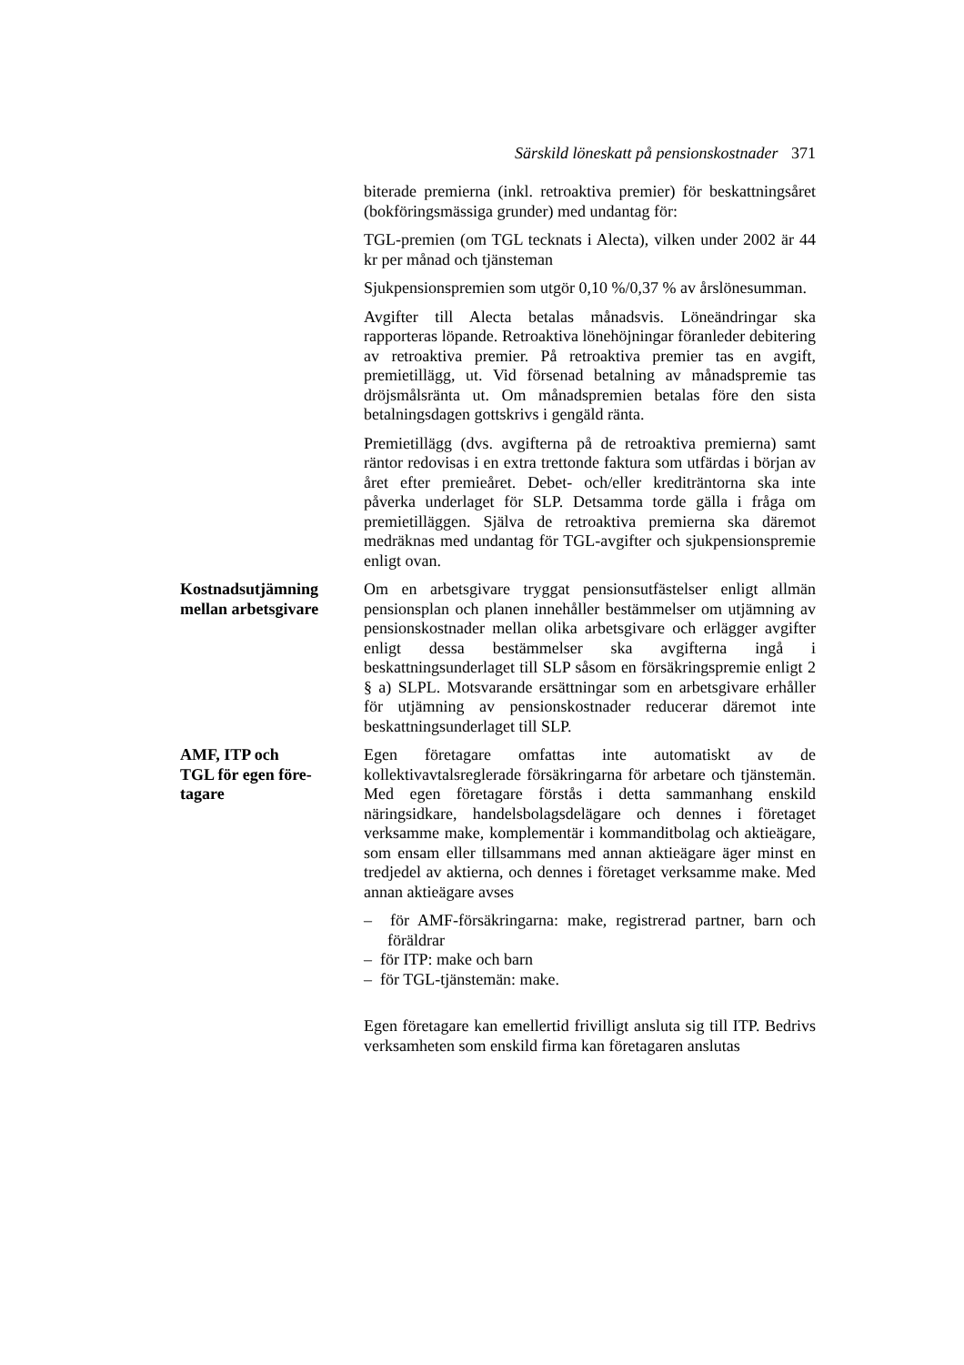Särskild löneskatt på pensionskostnader 371
biterade premierna (inkl. retroaktiva premier) för beskattningsåret (bokföringsmässiga grunder) med undantag för:
TGL-premien (om TGL tecknats i Alecta), vilken under 2002 är 44 kr per månad och tjänsteman
Sjukpensionspremien som utgör 0,10 %/0,37 % av årslönesumman.
Avgifter till Alecta betalas månadsvis. Löneändringar ska rapporteras löpande. Retroaktiva lönehöjningar föranleder debitering av retroaktiva premier. På retroaktiva premier tas en avgift, premietillägg, ut. Vid försenad betalning av månadspremie tas dröjsmålsränta ut. Om månadspremien betalas före den sista betalningsdagen gottskrivs i gengäld ränta.
Premietillägg (dvs. avgifterna på de retroaktiva premierna) samt räntor redovisas i en extra trettonde faktura som utfärdas i början av året efter premieåret. Debet- och/eller krediträntorna ska inte påverka underlaget för SLP. Detsamma torde gälla i fråga om premietilläggen. Själva de retroaktiva premierna ska däremot medräknas med undantag för TGL-avgifter och sjukpensionspremie enligt ovan.
Kostnadsutjämning mellan arbetsgivare
Om en arbetsgivare tryggat pensionsutfästelser enligt allmän pensionsplan och planen innehåller bestämmelser om utjämning av pensionskostnader mellan olika arbetsgivare och erlägger avgifter enligt dessa bestämmelser ska avgifterna ingå i beskattningsunderlaget till SLP såsom en försäkringspremie enligt 2 § a) SLPL. Motsvarande ersättningar som en arbetsgivare erhåller för utjämning av pensionskostnader reducerar däremot inte beskattningsunderlaget till SLP.
AMF, ITP och
TGL för egen före-
tagare
Egen företagare omfattas inte automatiskt av de kollektivavtalsreglerade försäkringarna för arbetare och tjänstemän. Med egen företagare förstås i detta sammanhang enskild näringsidkare, handelsbolagsdelägare och dennes i företaget verksamme make, komplementär i kommanditbolag och aktieägare, som ensam eller tillsammans med annan aktieägare äger minst en tredjedel av aktierna, och dennes i företaget verksamme make. Med annan aktieägare avses
– för AMF-försäkringarna: make, registrerad partner, barn och föräldrar
– för ITP: make och barn
– för TGL-tjänstemän: make.
Egen företagare kan emellertid frivilligt ansluta sig till ITP. Bedrivs verksamheten som enskild firma kan företagaren anslutas